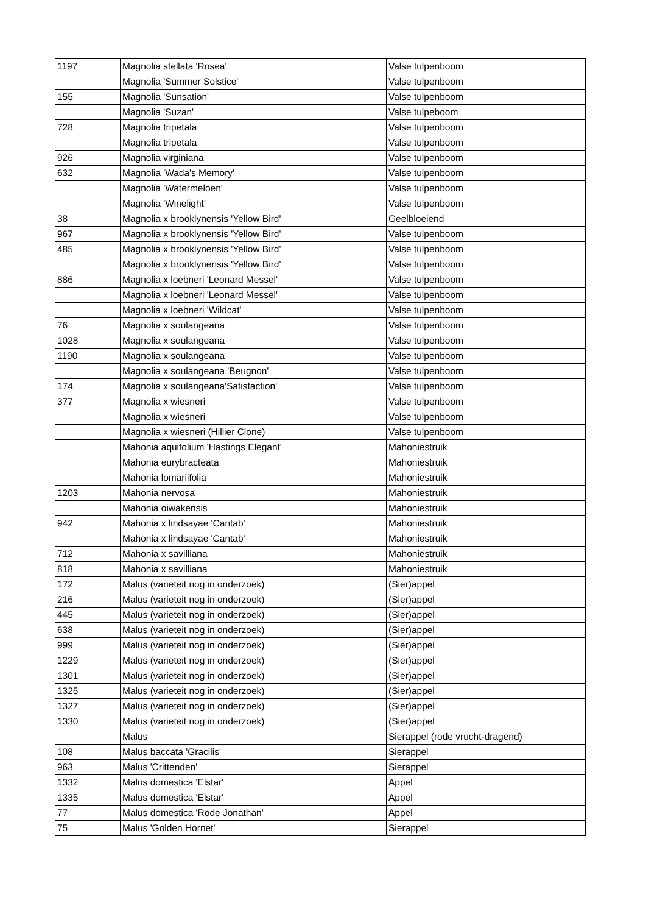| 1197 | Magnolia stellata 'Rosea' | Valse tulpenboom |
| | Magnolia 'Summer Solstice' | Valse tulpenboom |
| 155 | Magnolia 'Sunsation' | Valse tulpenboom |
| | Magnolia 'Suzan' | Valse tulpeboom |
| 728 | Magnolia tripetala | Valse tulpenboom |
| | Magnolia tripetala | Valse tulpenboom |
| 926 | Magnolia virginiana | Valse tulpenboom |
| 632 | Magnolia 'Wada's Memory' | Valse tulpenboom |
| | Magnolia 'Watermeloen' | Valse tulpenboom |
| | Magnolia 'Winelight' | Valse tulpenboom |
| 38 | Magnolia x brooklynensis 'Yellow Bird' | Geelbloeiend |
| 967 | Magnolia x brooklynensis 'Yellow Bird' | Valse tulpenboom |
| 485 | Magnolia x brooklynensis 'Yellow Bird' | Valse tulpenboom |
| | Magnolia x brooklynensis 'Yellow Bird' | Valse tulpenboom |
| 886 | Magnolia x loebneri 'Leonard Messel' | Valse tulpenboom |
| | Magnolia x loebneri 'Leonard Messel' | Valse tulpenboom |
| | Magnolia x loebneri 'Wildcat' | Valse tulpenboom |
| 76 | Magnolia x soulangeana | Valse tulpenboom |
| 1028 | Magnolia x soulangeana | Valse tulpenboom |
| 1190 | Magnolia x soulangeana | Valse tulpenboom |
| | Magnolia x soulangeana 'Beugnon' | Valse tulpenboom |
| 174 | Magnolia x soulangeana'Satisfaction' | Valse tulpenboom |
| 377 | Magnolia x wiesneri | Valse tulpenboom |
| | Magnolia x wiesneri | Valse tulpenboom |
| | Magnolia x wiesneri (Hillier Clone) | Valse tulpenboom |
| | Mahonia aquifolium 'Hastings Elegant' | Mahoniestruik |
| | Mahonia eurybracteata | Mahoniestruik |
| | Mahonia lomariifolia | Mahoniestruik |
| 1203 | Mahonia nervosa | Mahoniestruik |
| | Mahonia oiwakensis | Mahoniestruik |
| 942 | Mahonia x lindsayae 'Cantab' | Mahoniestruik |
| | Mahonia x lindsayae 'Cantab' | Mahoniestruik |
| 712 | Mahonia x savilliana | Mahoniestruik |
| 818 | Mahonia x savilliana | Mahoniestruik |
| 172 | Malus (varieteit nog in onderzoek) | (Sier)appel |
| 216 | Malus (varieteit nog in onderzoek) | (Sier)appel |
| 445 | Malus (varieteit nog in onderzoek) | (Sier)appel |
| 638 | Malus (varieteit nog in onderzoek) | (Sier)appel |
| 999 | Malus (varieteit nog in onderzoek) | (Sier)appel |
| 1229 | Malus (varieteit nog in onderzoek) | (Sier)appel |
| 1301 | Malus (varieteit nog in onderzoek) | (Sier)appel |
| 1325 | Malus (varieteit nog in onderzoek) | (Sier)appel |
| 1327 | Malus (varieteit nog in onderzoek) | (Sier)appel |
| 1330 | Malus (varieteit nog in onderzoek) | (Sier)appel |
| | Malus | Sierappel (rode vrucht-dragend) |
| 108 | Malus baccata 'Gracilis' | Sierappel |
| 963 | Malus 'Crittenden' | Sierappel |
| 1332 | Malus domestica 'Elstar' | Appel |
| 1335 | Malus domestica 'Elstar' | Appel |
| 77 | Malus domestica 'Rode Jonathan' | Appel |
| 75 | Malus 'Golden Hornet' | Sierappel |